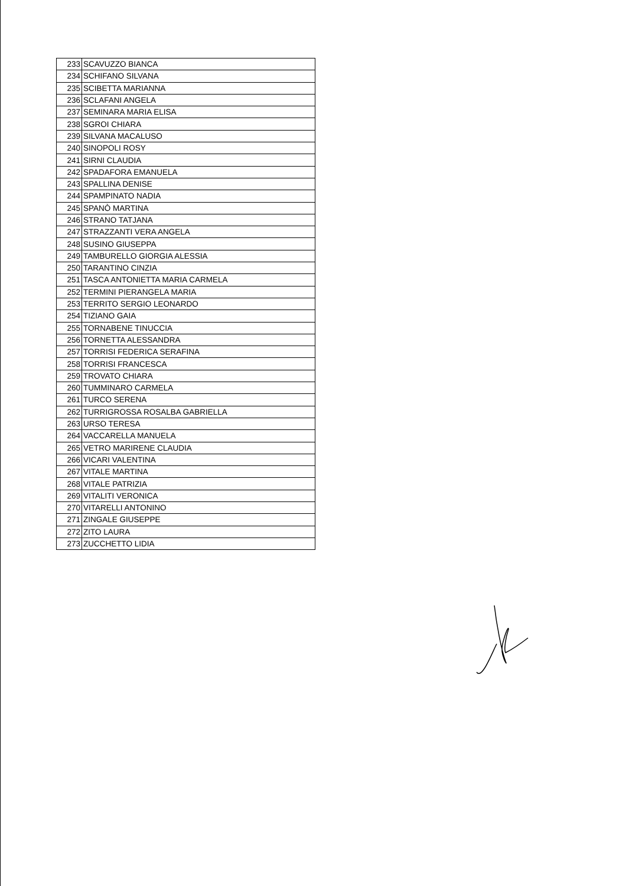| 233 | SCAVUZZO BIANCA |
| 234 | SCHIFANO SILVANA |
| 235 | SCIBETTA MARIANNA |
| 236 | SCLAFANI ANGELA |
| 237 | SEMINARA MARIA ELISA |
| 238 | SGROI CHIARA |
| 239 | SILVANA MACALUSO |
| 240 | SINOPOLI ROSY |
| 241 | SIRNI CLAUDIA |
| 242 | SPADAFORA EMANUELA |
| 243 | SPALLINA DENISE |
| 244 | SPAMPINATO NADIA |
| 245 | SPANÒ MARTINA |
| 246 | STRANO TATJANA |
| 247 | STRAZZANTI VERA ANGELA |
| 248 | SUSINO GIUSEPPA |
| 249 | TAMBURELLO GIORGIA ALESSIA |
| 250 | TARANTINO CINZIA |
| 251 | TASCA ANTONIETTA MARIA CARMELA |
| 252 | TERMINI PIERANGELA MARIA |
| 253 | TERRITO SERGIO LEONARDO |
| 254 | TIZIANO GAIA |
| 255 | TORNABENE TINUCCIA |
| 256 | TORNETTA ALESSANDRA |
| 257 | TORRISI FEDERICA SERAFINA |
| 258 | TORRISI FRANCESCA |
| 259 | TROVATO CHIARA |
| 260 | TUMMINARO CARMELA |
| 261 | TURCO SERENA |
| 262 | TURRIGROSSA ROSALBA GABRIELLA |
| 263 | URSO TERESA |
| 264 | VACCARELLA MANUELA |
| 265 | VETRO MARIRENE CLAUDIA |
| 266 | VICARI VALENTINA |
| 267 | VITALE MARTINA |
| 268 | VITALE PATRIZIA |
| 269 | VITALITI VERONICA |
| 270 | VITARELLI ANTONINO |
| 271 | ZINGALE GIUSEPPE |
| 272 | ZITO LAURA |
| 273 | ZUCCHETTO LIDIA |